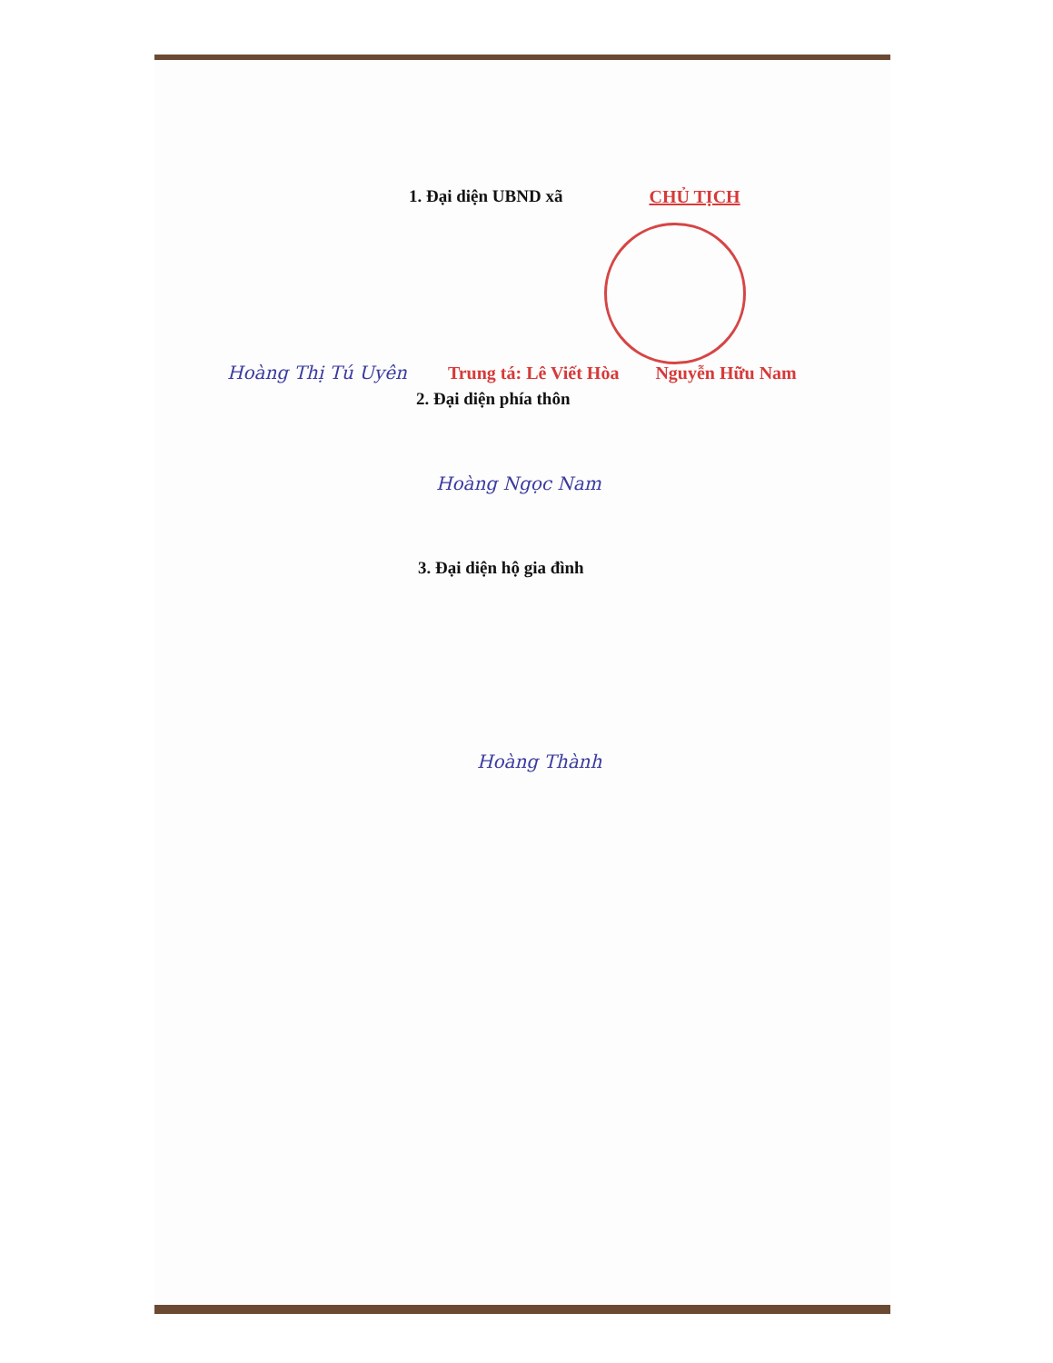1. Đại diện UBND xã CHỦ TỊCH
Hoàng Thị Tú Uyên
Trung tá: Lê Viết Hòa
Nguyễn Hữu Nam
2. Đại diện phía thôn
Hoàng Ngọc Nam
3. Đại diện hộ gia đình
Hoàng Thành